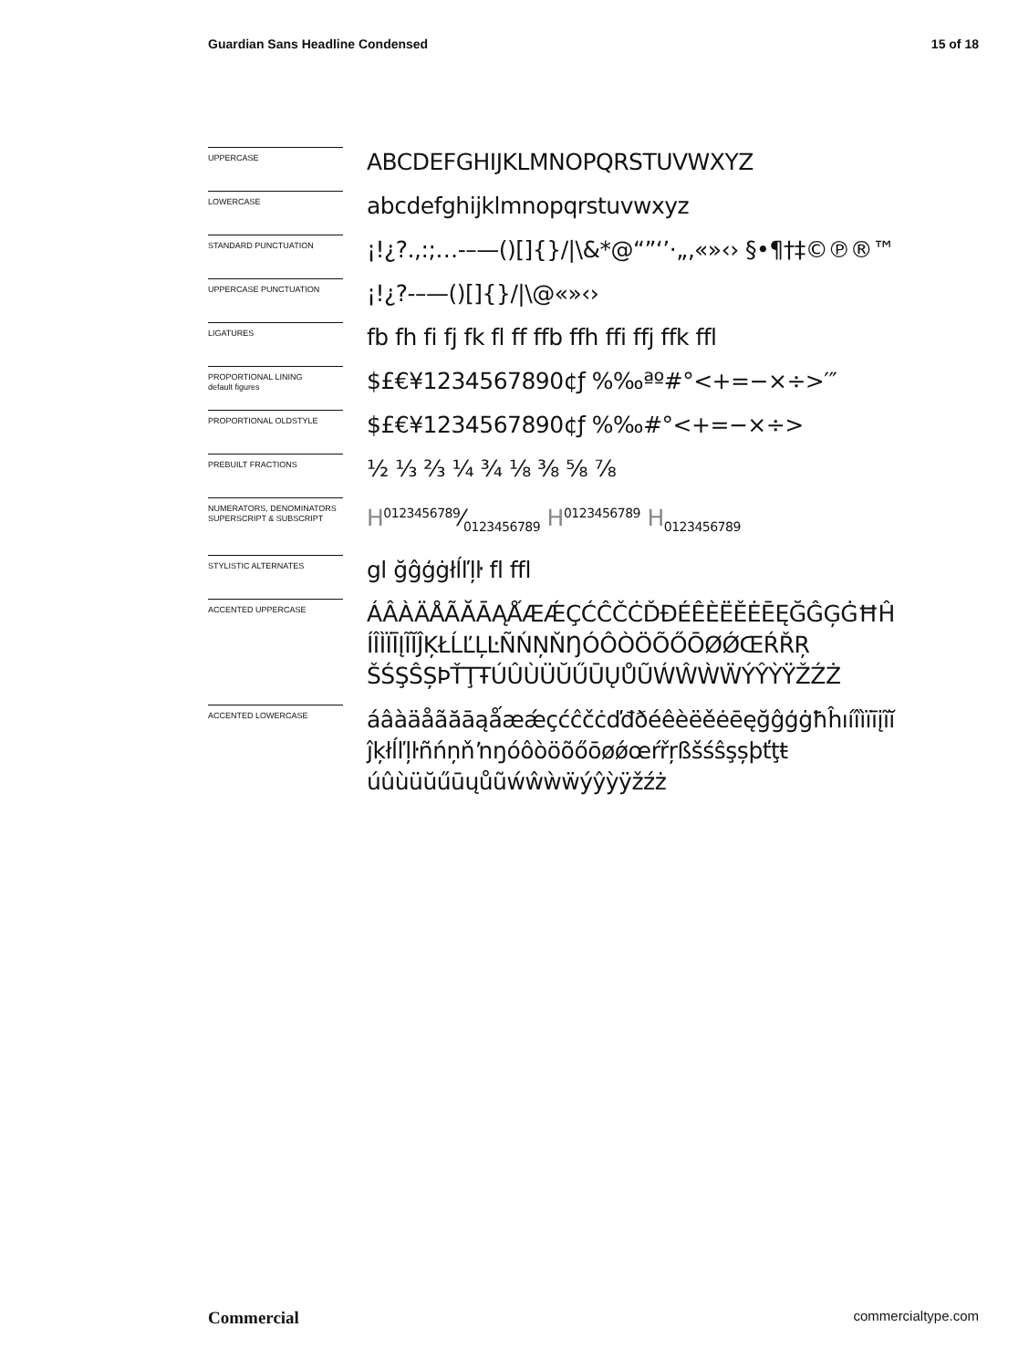Guardian Sans Headline Condensed 15 of 18
UPPERCASE
ABCDEFGHIJKLMNOPQRSTUVWXYZ
LOWERCASE
abcdefghijklmnopqrstuvwxyz
STANDARD PUNCTUATION
¡!¿?.,:;…-–—()[]{}/|\&*@“”‘’·„‚«»‹› §•¶†‡©℗®™
UPPERCASE PUNCTUATION
¡!¿?-–—()[]{}/|\@«»‹›
LIGATURES
fb fh fi fj fk fl ff ffb ffh ffi ffj ffk ffl
PROPORTIONAL LINING
default figures
$£€¥1234567890¢ƒ %‰ªº#°<+=−×÷>′″
PROPORTIONAL OLDSTYLE
$£€¥1234567890¢ƒ %‰#°<+=−×÷>
PREBUILT FRACTIONS
½ ⅓ ⅔ ¼ ¾ ⅛ ⅜ ⅝ ⅞
NUMERATORS, DENOMINATORS SUPERSCRIPT & SUBSCRIPT
H0123456789⁄0123456789 H<sup>0123456789</sup> H<sub>0123456789</sub>
STYLISTIC ALTERNATES
gl ğĝģġłĺľļŀ fl ffl
ACCENTED UPPERCASE
ÁÂÀÄÅÃĂĀĄǺÆǼÇĆĈČĊĎĐÉÊÈËĚĖĒĘĞĜĢĠĦĤ
ÍÎÌÏĪĮĨĬĴĶŁĹĽĻĿÑŃŅŇŊÓÔÒÖÕŐŌØǾŒŔŘŖ
ŠŚŞŜȘÞŤŢŦÚÛÙÜŬŰŪŲŮŨẂŴẀẄÝŶỲŸŽŹŻ
ACCENTED LOWERCASE
áâàäåãăāąǻæǽçćĉčċďđðéêèëěėēęğĝģġħĥıíîìïīįĩĭ
ĵķłĺľļŀñńņňŉŋóôòöõőōøǿœŕřŗßšśŝşșþťţŧ
úûùüŭűūųůũẃŵẁẅýŷỳÿžźż
Commercial commercialtype.com